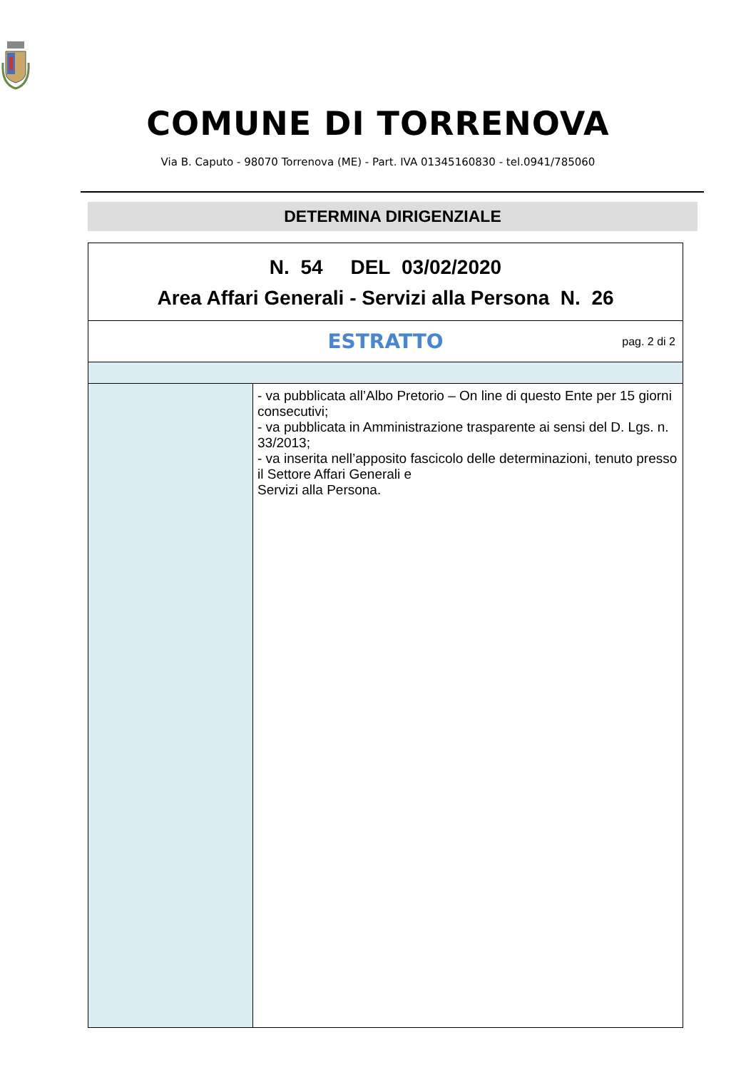COMUNE DI TORRENOVA
Via B. Caputo - 98070 Torrenova (ME) - Part. IVA 01345160830 - tel.0941/785060
DETERMINA DIRIGENZIALE
| N. 54 DEL 03/02/2020 Area Affari Generali - Servizi alla Persona N. 26 | |
| ESTRATTO pag. 2 di 2 | |
| | - va pubblicata all’Albo Pretorio – On line di questo Ente per 15 giorni consecutivi; - va pubblicata in Amministrazione trasparente ai sensi del D. Lgs. n. 33/2013; - va inserita nell’apposito fascicolo delle determinazioni, tenuto presso il Settore Affari Generali e Servizi alla Persona. |